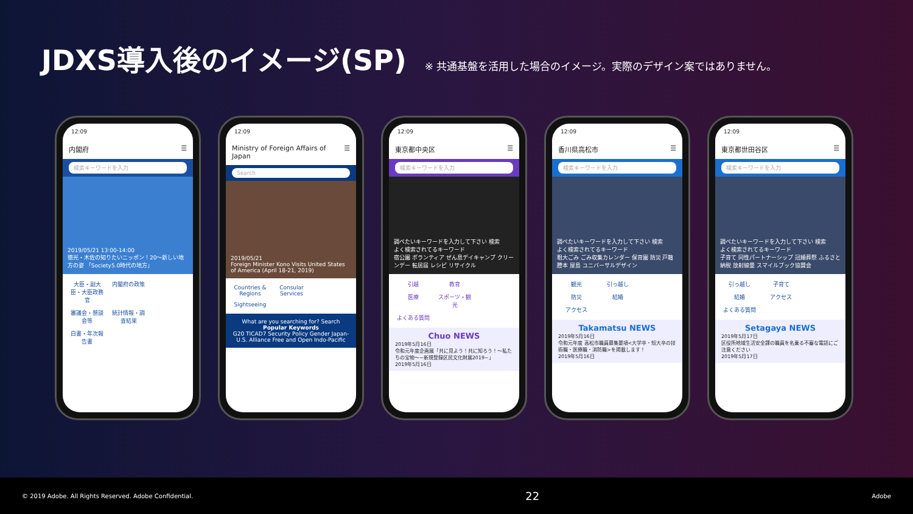JDXS導入後のイメージ(SP)
※ 共通基盤を活用した場合のイメージ。実際のデザイン案ではありません。
12:09
内閣府 ☰
検索キーワードを入力
2019/05/21 13:00-14:00
徳光・木佐の知りたいニッポン！20〜新しい地方の姿 「Society5.0時代の地方」
大臣・副大臣・大臣政務官 内閣府の政策 審議会・懇談会等 統計情報・調査結果 白書・年次報告書
12:09
Ministry of Foreign Affairs of Japan ☰
Search
2019/05/21
Foreign Minister Kono Visits United States of America (April 18-21, 2019)
Countries & Regions Consular Services Sightseeing
What are you searching for? Search
Popular Keywords
G20 TICAD7 Security Policy Gender Japan-U.S. Alliance Free and Open Indo-Pacific
12:09
東京都中央区 ☰
検索キーワードを入力
調べたいキーワードを入力して下さい 検索
よく検索されてるキーワード
宿公園 ボランティア ぜん息デイキャンプ クリーンデー 転居届 レシピ リサイクル
引越 教育 医療 スポーツ・観光 よくある質問
Chuo NEWS
2019年5月16日
令和元年度企画展「共に見よう！共に知ろう！〜私たちの宝物〜−新規登録区民文化財展2019−」
2019年5月16日
12:09
香川県高松市 ☰
検索キーワードを入力
調べたいキーワードを入力して下さい 検索
よく検索されてるキーワード
粗大ごみ ごみ収集カレンダー 保育園 防災 戸籍謄本 屋島 ユニバーサルデザイン
観光 引っ越し 防災 結婚 アクセス
Takamatsu NEWS
2019年5月16日
令和元年度 高松市職員募集要項<大学卒・短大卒の技術職・医療職・消防職>を掲載します！
2019年5月16日
12:09
東京都世田谷区 ☰
検索キーワードを入力
調べたいキーワードを入力して下さい 検索
よく検索されてるキーワード
子育て 同性パートナーシップ 冠婚葬祭 ふるさと納税 放射線量 スマイルブック協賛会
引っ越し 子育て 結婚 アクセス よくある質問
Setagaya NEWS
2019年5月17日
区役所地域生活安全課の職員を名乗る不審な電話にご注意ください
2019年5月17日
© 2019 Adobe. All Rights Reserved. Adobe Confidential. 22 Adobe